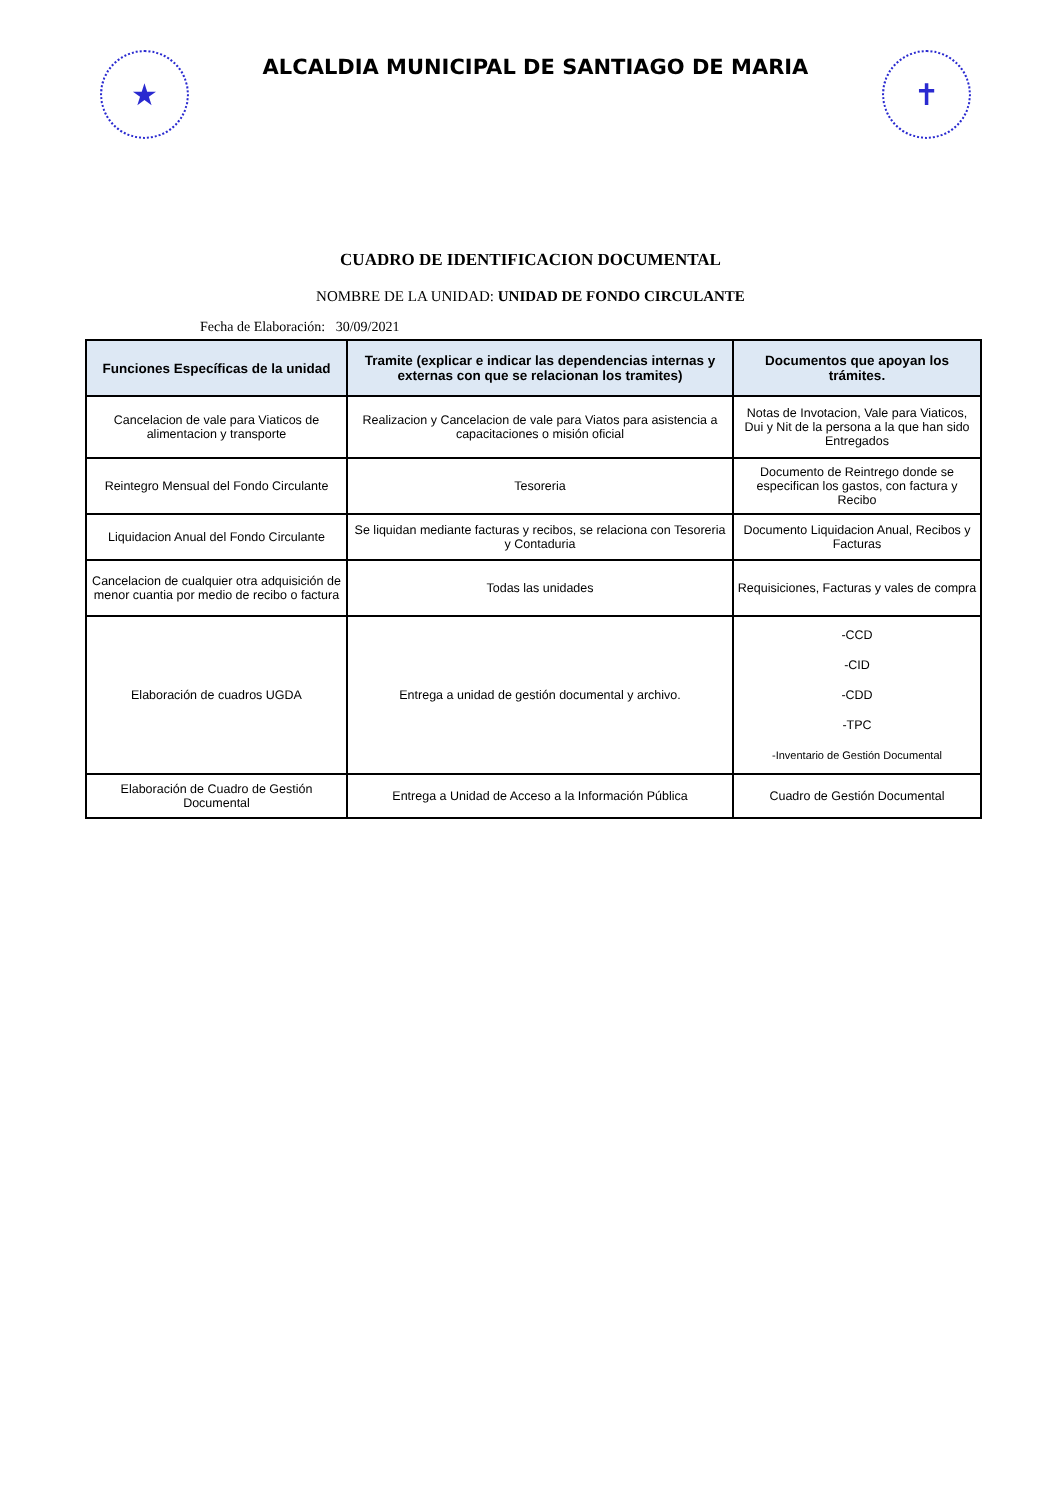★
ALCALDIA MUNICIPAL DE SANTIAGO DE MARIA
✝
CUADRO DE IDENTIFICACION DOCUMENTAL
NOMBRE DE LA UNIDAD: UNIDAD DE FONDO CIRCULANTE
Fecha de Elaboración: 30/09/2021
| Funciones Específicas de la unidad | Tramite (explicar e indicar las dependencias internas y externas con que se relacionan los tramites) | Documentos que apoyan los trámites. |
| --- | --- | --- |
| Cancelacion de vale para Viaticos de alimentacion y transporte | Realizacion y Cancelacion de vale para Viatos para asistencia a capacitaciones o misión oficial | Notas de Invotacion, Vale para Viaticos, Dui y Nit de la persona a la que han sido Entregados |
| Reintegro Mensual del Fondo Circulante | Tesoreria | Documento de Reintrego donde se especifican los gastos, con factura y Recibo |
| Liquidacion Anual del Fondo Circulante | Se liquidan mediante facturas y recibos, se relaciona con Tesoreria y Contaduria | Documento Liquidacion Anual, Recibos y Facturas |
| Cancelacion de cualquier otra adquisición de menor cuantia por medio de recibo o factura | Todas las unidades | Requisiciones, Facturas y vales de compra |
| Elaboración de cuadros UGDA | Entrega a unidad de gestión documental y archivo. | -CCD -CID -CDD -TPC -Inventario de Gestión Documental |
| Elaboración de Cuadro de Gestión Documental | Entrega a Unidad de Acceso a la Información Pública | Cuadro de Gestión Documental |